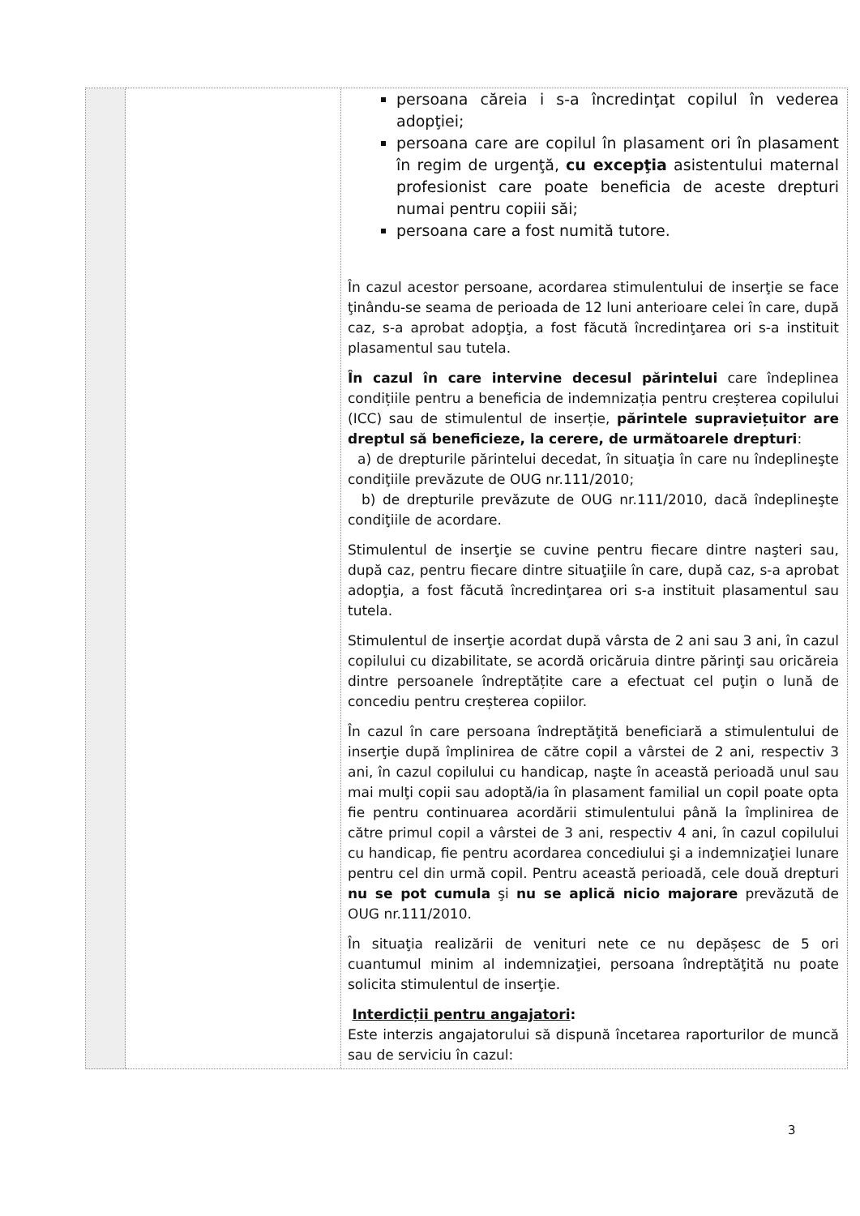| | | persoana căreia i s-a încredinţat copilul în vederea adopţiei; persoana care are copilul în plasament ori în plasament în regim de urgenţă, cu excepţia asistentului maternal profesionist care poate beneficia de aceste drepturi numai pentru copiii săi; persoana care a fost numită tutore. În cazul acestor persoane, acordarea stimulentului de inserţie se face ţinându-se seama de perioada de 12 luni anterioare celei în care, după caz, s-a aprobat adopţia, a fost făcută încredinţarea ori s-a instituit plasamentul sau tutela. În cazul în care intervine decesul părintelui care îndeplinea condițiile pentru a beneficia de indemnizația pentru creșterea copilului (ICC) sau de stimulentul de inserție, părintele supraviețuitor are dreptul să beneficieze, la cerere, de următoarele drepturi : a) de drepturile părintelui decedat, în situaţia în care nu îndeplineşte condiţiile prevăzute de OUG nr.111/2010; b) de drepturile prevăzute de OUG nr.111/2010, dacă îndeplineşte condiţiile de acordare. Stimulentul de inserţie se cuvine pentru fiecare dintre naşteri sau, după caz, pentru fiecare dintre situaţiile în care, după caz, s-a aprobat adopţia, a fost făcută încredinţarea ori s-a instituit plasamentul sau tutela. Stimulentul de inserţie acordat după vârsta de 2 ani sau 3 ani, în cazul copilului cu dizabilitate, se acordă oricăruia dintre părinţi sau oricăreia dintre persoanele îndreptățite care a efectuat cel puţin o lună de concediu pentru creșterea copiilor. În cazul în care persoana îndreptăţită beneficiară a stimulentului de inserţie după împlinirea de către copil a vârstei de 2 ani, respectiv 3 ani, în cazul copilului cu handicap, naşte în această perioadă unul sau mai mulţi copii sau adoptă/ia în plasament familial un copil poate opta fie pentru continuarea acordării stimulentului până la împlinirea de către primul copil a vârstei de 3 ani, respectiv 4 ani, în cazul copilului cu handicap, fie pentru acordarea concediului şi a indemnizaţiei lunare pentru cel din urmă copil. Pentru această perioadă, cele două drepturi nu se pot cumula şi nu se aplică nicio majorare prevăzută de OUG nr.111/2010. În situaţia realizării de venituri nete ce nu depășesc de 5 ori cuantumul minim al indemnizaţiei, persoana îndreptăţită nu poate solicita stimulentul de inserţie. Interdicții pentru angajatori : Este interzis angajatorului să dispună încetarea raporturilor de muncă sau de serviciu în cazul: |
3